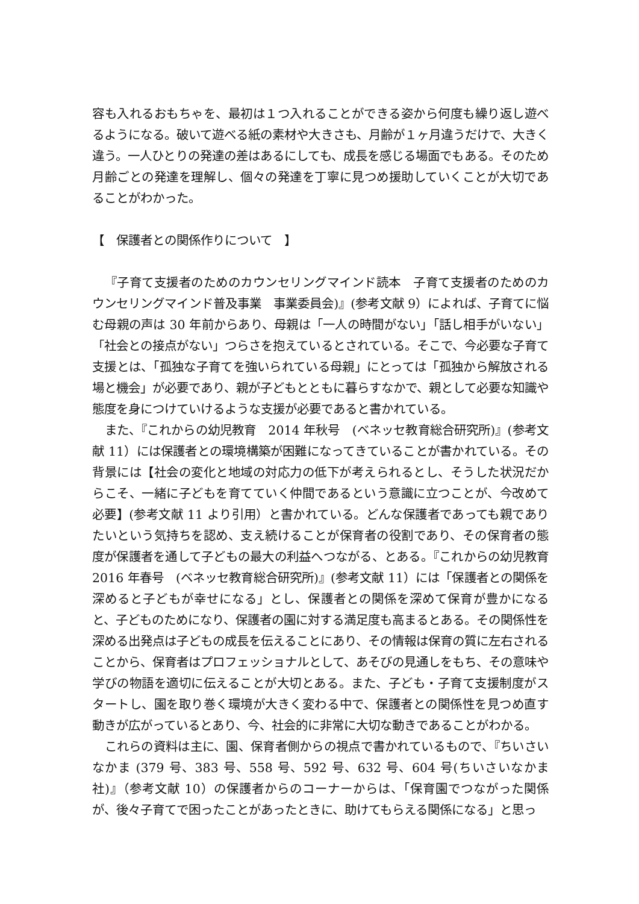容も入れるおもちゃを、最初は１つ入れることができる姿から何度も繰り返し遊べるようになる。破いて遊べる紙の素材や大きさも、月齢が１ヶ月違うだけで、大きく違う。一人ひとりの発達の差はあるにしても、成長を感じる場面でもある。そのため月齢ごとの発達を理解し、個々の発達を丁寧に見つめ援助していくことが大切であることがわかった。
【　保護者との関係作りについて　】
『子育て支援者のためのカウンセリングマインド読本　子育て支援者のためのカウンセリングマインド普及事業　事業委員会)』(参考文献 9）によれば、子育てに悩む母親の声は 30 年前からあり、母親は「一人の時間がない」「話し相手がいない」「社会との接点がない」つらさを抱えているとされている。そこで、今必要な子育て支援とは、「孤独な子育てを強いられている母親」にとっては「孤独から解放される場と機会」が必要であり、親が子どもとともに暮らすなかで、親として必要な知識や態度を身につけていけるような支援が必要であると書かれている。
また、『これからの幼児教育　2014 年秋号　(ベネッセ教育総合研究所)』(参考文献 11）には保護者との環境構築が困難になってきていることが書かれている。その背景には【社会の変化と地域の対応力の低下が考えられるとし、そうした状況だからこそ、一緒に子どもを育てていく仲間であるという意識に立つことが、今改めて必要】(参考文献 11 より引用）と書かれている。どんな保護者であっても親でありたいという気持ちを認め、支え続けることが保育者の役割であり、その保育者の態度が保護者を通して子どもの最大の利益へつながる、とある。『これからの幼児教育　2016 年春号　(ベネッセ教育総合研究所)』(参考文献 11）には「保護者との関係を深めると子どもが幸せになる」とし、保護者との関係を深めて保育が豊かになると、子どものためになり、保護者の園に対する満足度も高まるとある。その関係性を深める出発点は子どもの成長を伝えることにあり、その情報は保育の質に左右されることから、保育者はプロフェッショナルとして、あそびの見通しをもち、その意味や学びの物語を適切に伝えることが大切とある。また、子ども・子育て支援制度がスタートし、園を取り巻く環境が大きく変わる中で、保護者との関係性を見つめ直す動きが広がっているとあり、今、社会的に非常に大切な動きであることがわかる。
これらの資料は主に、園、保育者側からの視点で書かれているもので、『ちいさいなかま (379 号、383 号、558 号、592 号、632 号、604 号(ちいさいなかま社)』（参考文献 10）の保護者からのコーナーからは、「保育園でつながった関係が、後々子育てで困ったことがあったときに、助けてもらえる関係になる」と思っ